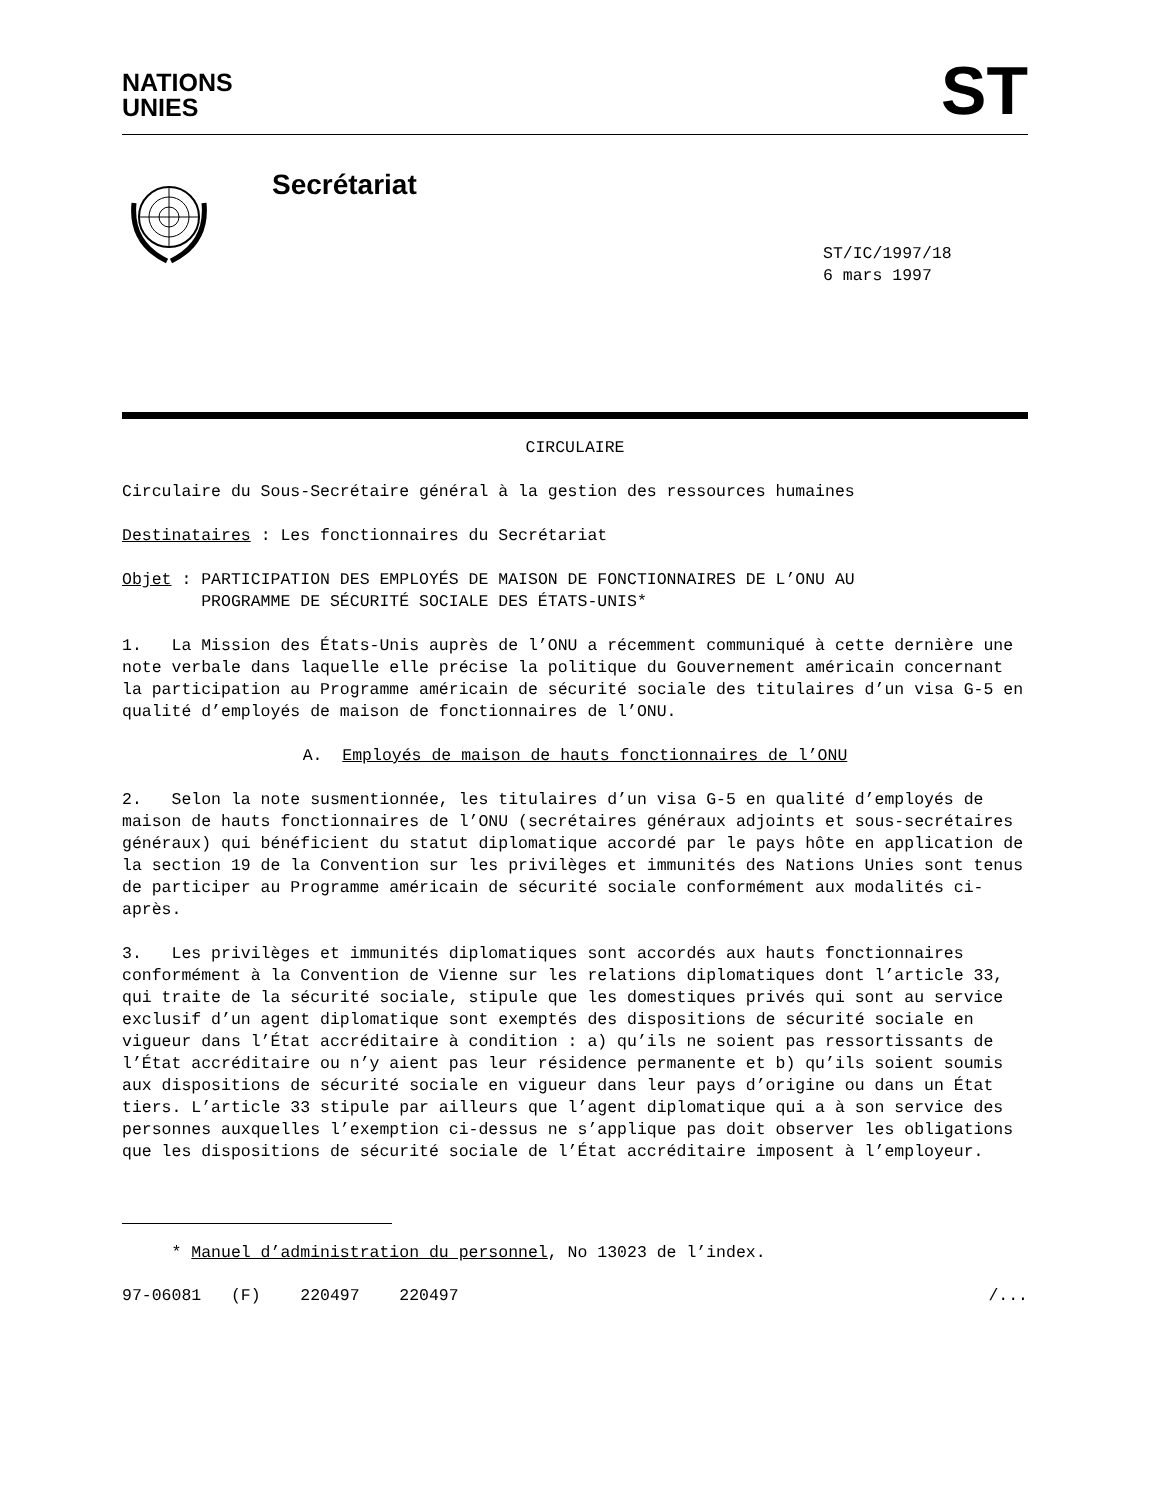NATIONS
UNIES
ST
Secrétariat
ST/IC/1997/18
6 mars 1997
CIRCULAIRE
Circulaire du Sous-Secrétaire général à la gestion des ressources humaines
Destinataires : Les fonctionnaires du Secrétariat
Objet : PARTICIPATION DES EMPLOYÉS DE MAISON DE FONCTIONNAIRES DE L’ONU AU
PROGRAMME DE SÉCURITÉ SOCIALE DES ÉTATS-UNIS*
1. La Mission des États-Unis auprès de l’ONU a récemment communiqué à cette dernière une note verbale dans laquelle elle précise la politique du Gouvernement américain concernant la participation au Programme américain de sécurité sociale des titulaires d’un visa G-5 en qualité d’employés de maison de fonctionnaires de l’ONU.
A. Employés de maison de hauts fonctionnaires de l’ONU
2. Selon la note susmentionnée, les titulaires d’un visa G-5 en qualité d’employés de maison de hauts fonctionnaires de l’ONU (secrétaires généraux adjoints et sous-secrétaires généraux) qui bénéficient du statut diplomatique accordé par le pays hôte en application de la section 19 de la Convention sur les privilèges et immunités des Nations Unies sont tenus de participer au Programme américain de sécurité sociale conformément aux modalités ci-après.
3. Les privilèges et immunités diplomatiques sont accordés aux hauts fonctionnaires conformément à la Convention de Vienne sur les relations diplomatiques dont l’article 33, qui traite de la sécurité sociale, stipule que les domestiques privés qui sont au service exclusif d’un agent diplomatique sont exemptés des dispositions de sécurité sociale en vigueur dans l’État accréditaire à condition : a) qu’ils ne soient pas ressortissants de l’État accréditaire ou n’y aient pas leur résidence permanente et b) qu’ils soient soumis aux dispositions de sécurité sociale en vigueur dans leur pays d’origine ou dans un État tiers. L’article 33 stipule par ailleurs que l’agent diplomatique qui a à son service des personnes auxquelles l’exemption ci-dessus ne s’applique pas doit observer les obligations que les dispositions de sécurité sociale de l’État accréditaire imposent à l’employeur.
* Manuel d’administration du personnel, No 13023 de l’index.
97-06081 (F) 220497 220497 /...